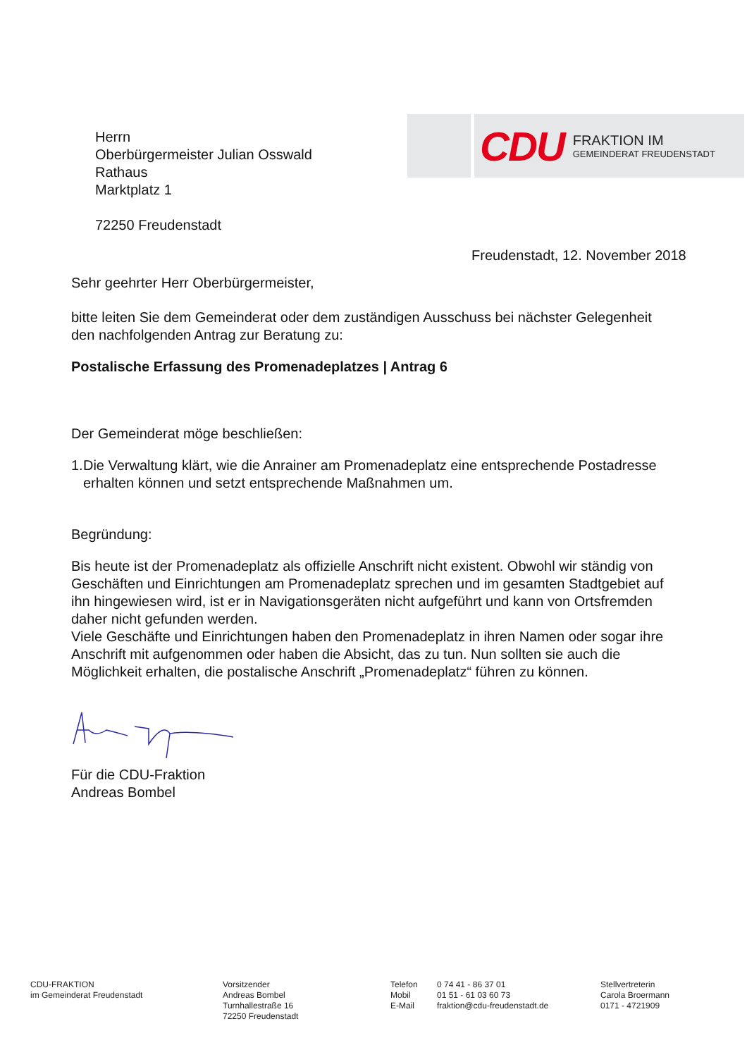Herrn
Oberbürgermeister Julian Osswald
Rathaus
Marktplatz 1
72250 Freudenstadt
CDU
FRAKTION IM
GEMEINDERAT FREUDENSTADT
Freudenstadt, 12. November 2018
Sehr geehrter Herr Oberbürgermeister,
bitte leiten Sie dem Gemeinderat oder dem zuständigen Ausschuss bei nächster Gelegenheit den nachfolgenden Antrag zur Beratung zu:
Postalische Erfassung des Promenadeplatzes | Antrag 6
Der Gemeinderat möge beschließen:
1. Die Verwaltung klärt, wie die Anrainer am Promenadeplatz eine entsprechende Postadresse erhalten können und setzt entsprechende Maßnahmen um.
Begründung:
Bis heute ist der Promenadeplatz als offizielle Anschrift nicht existent. Obwohl wir ständig von Geschäften und Einrichtungen am Promenadeplatz sprechen und im gesamten Stadtgebiet auf ihn hingewiesen wird, ist er in Navigationsgeräten nicht aufgeführt und kann von Ortsfremden daher nicht gefunden werden.
Viele Geschäfte und Einrichtungen haben den Promenadeplatz in ihren Namen oder sogar ihre Anschrift mit aufgenommen oder haben die Absicht, das zu tun. Nun sollten sie auch die Möglichkeit erhalten, die postalische Anschrift „Promenadeplatz“ führen zu können.
Für die CDU-Fraktion
Andreas Bombel
CDU-FRAKTION
im Gemeinderat Freudenstadt
Vorsitzender
Andreas Bombel
Turnhallestraße 16
72250 Freudenstadt
Telefon
Mobil
E-Mail
0 74 41 - 86 37 01
01 51 - 61 03 60 73
fraktion@cdu-freudenstadt.de
Stellvertreterin
Carola Broermann
0171 - 4721909